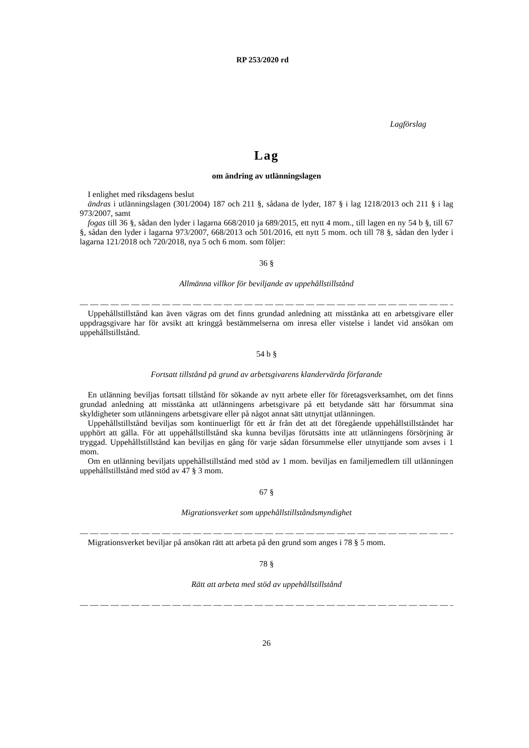RP 253/2020 rd
Lagförslag
Lag
om ändring av utlänningslagen
I enlighet med riksdagens beslut
ändras i utlänningslagen (301/2004) 187 och 211 §, sådana de lyder, 187 § i lag 1218/2013 och 211 § i lag 973/2007, samt
fogas till 36 §, sådan den lyder i lagarna 668/2010 ja 689/2015, ett nytt 4 mom., till lagen en ny 54 b §, till 67 §, sådan den lyder i lagarna 973/2007, 668/2013 och 501/2016, ett nytt 5 mom. och till 78 §, sådan den lyder i lagarna 121/2018 och 720/2018, nya 5 och 6 mom. som följer:
36 §
Allmänna villkor för beviljande av uppehållstillstånd
— — — — — — — — — — — — — — — — — — — — — — — — — — — — — — — — — — — — — — — —
Uppehållstillstånd kan även vägras om det finns grundad anledning att misstänka att en arbetsgivare eller uppdragsgivare har för avsikt att kringgå bestämmelserna om inresa eller vistelse i landet vid ansökan om uppehållstillstånd.
54 b §
Fortsatt tillstånd på grund av arbetsgivarens klandervärda förfarande
En utlänning beviljas fortsatt tillstånd för sökande av nytt arbete eller för företagsverksamhet, om det finns grundad anledning att misstänka att utlänningens arbetsgivare på ett betydande sätt har försummat sina skyldigheter som utlänningens arbetsgivare eller på något annat sätt utnyttjat utlänningen.
Uppehållstillstånd beviljas som kontinuerligt för ett år från det att det föregående uppehållstillståndet har upphört att gälla. För att uppehållstillstånd ska kunna beviljas förutsätts inte att utlänningens försörjning är tryggad. Uppehållstillstånd kan beviljas en gång för varje sådan försummelse eller utnyttjande som avses i 1 mom.
Om en utlänning beviljats uppehållstillstånd med stöd av 1 mom. beviljas en familjemedlem till utlänningen uppehållstillstånd med stöd av 47 § 3 mom.
67 §
Migrationsverket som uppehållstillståndsmyndighet
— — — — — — — — — — — — — — — — — — — — — — — — — — — — — — — — — — — — — — — —
Migrationsverket beviljar på ansökan rätt att arbeta på den grund som anges i 78 § 5 mom.
78 §
Rätt att arbeta med stöd av uppehållstillstånd
— — — — — — — — — — — — — — — — — — — — — — — — — — — — — — — — — — — — — — — —
26